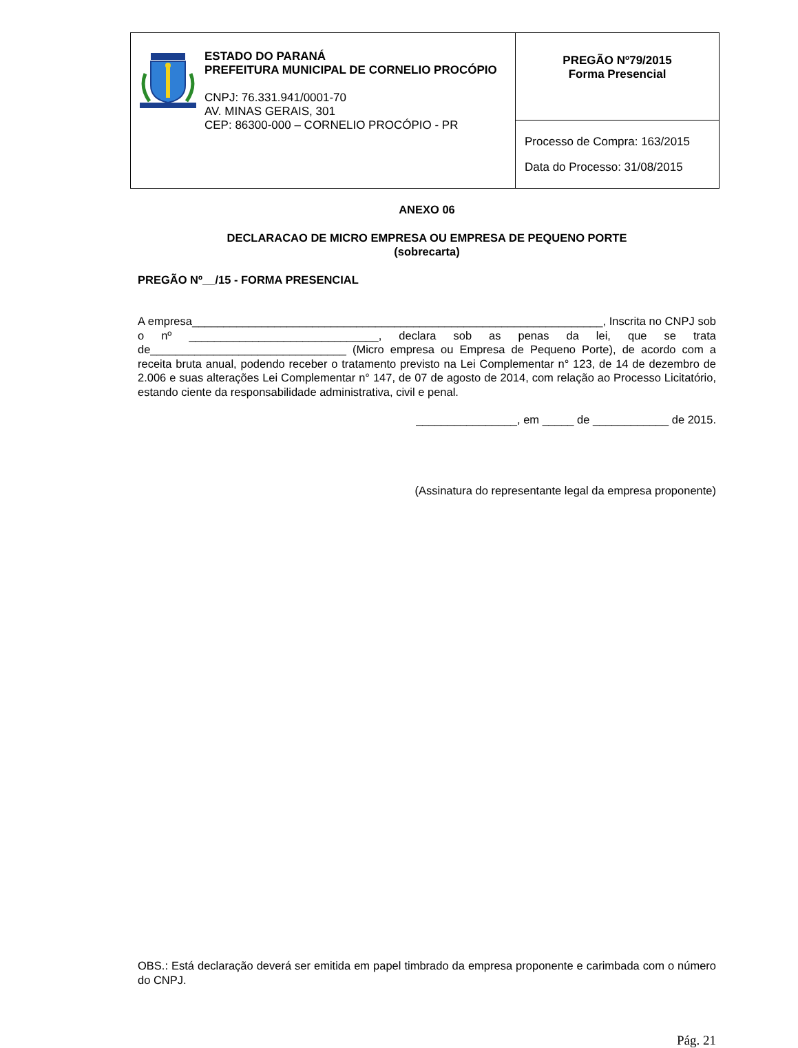| ESTADO DO PARANÁ PREFEITURA MUNICIPAL DE CORNELIO PROCÓPIO CNPJ: 76.331.941/0001-70 AV. MINAS GERAIS, 301 CEP: 86300-000 – CORNELIO PROCÓPIO - PR | PREGÃO Nº79/2015 Forma Presencial |
| | Processo de Compra: 163/2015 Data do Processo: 31/08/2015 |
ANEXO 06
DECLARACAO DE MICRO EMPRESA OU EMPRESA DE PEQUENO PORTE
(sobrecarta)
PREGÃO Nº__/15 - FORMA PRESENCIAL
A empresa_________________________________________________________________, Inscrita no CNPJ sob o nº ______________________________, declara sob as penas da lei, que se trata de_______________________________ (Micro empresa ou Empresa de Pequeno Porte), de acordo com a receita bruta anual, podendo receber o tratamento previsto na Lei Complementar n° 123, de 14 de dezembro de 2.006 e suas alterações Lei Complementar n° 147, de 07 de agosto de 2014, com relação ao Processo Licitatório, estando ciente da responsabilidade administrativa, civil e penal.
________________, em _____ de ____________ de 2015.
(Assinatura do representante legal da empresa proponente)
OBS.: Está declaração deverá ser emitida em papel timbrado da empresa proponente e carimbada com o número do CNPJ.
Pág. 21